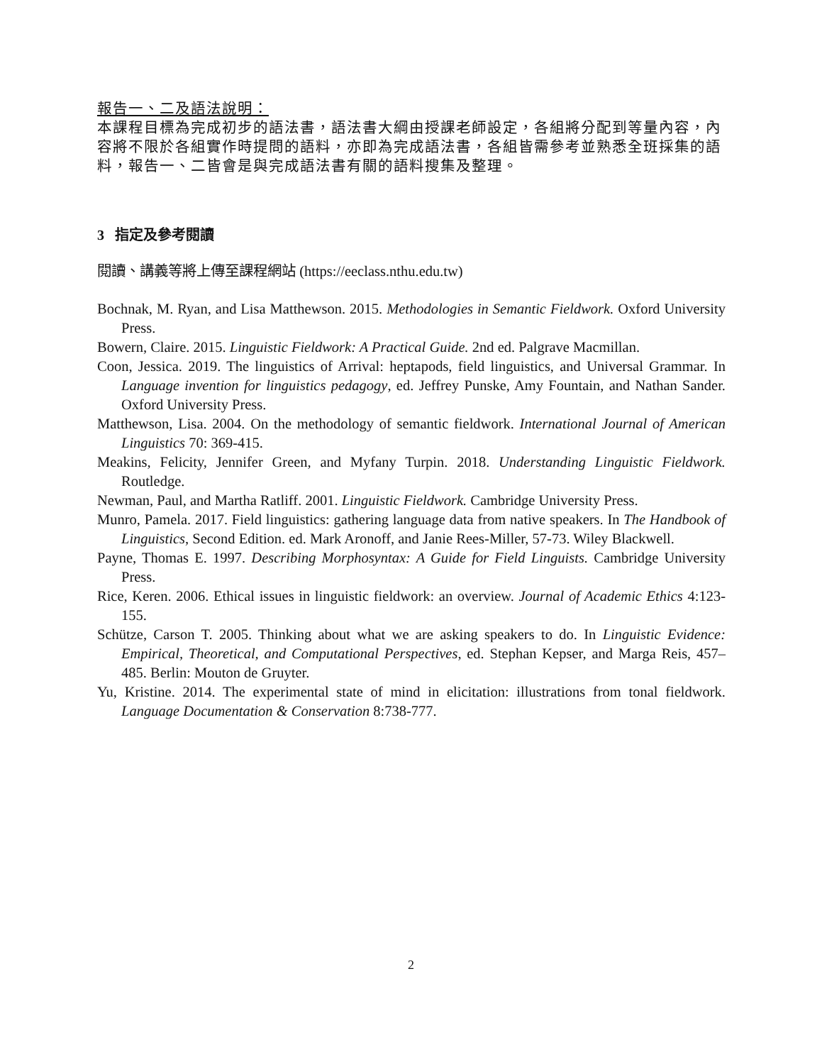報告一、二及語法說明：
本課程目標為完成初步的語法書，語法書大綱由授課老師設定，各組將分配到等量內容，內容將不限於各組實作時提問的語料，亦即為完成語法書，各組皆需參考並熟悉全班採集的語料，報告一、二皆會是與完成語法書有關的語料搜集及整理。
3 指定及參考閱讀
閱讀、講義等將上傳至課程網站 (https://eeclass.nthu.edu.tw)
Bochnak, M. Ryan, and Lisa Matthewson. 2015. Methodologies in Semantic Fieldwork. Oxford University Press.
Bowern, Claire. 2015. Linguistic Fieldwork: A Practical Guide. 2nd ed. Palgrave Macmillan.
Coon, Jessica. 2019. The linguistics of Arrival: heptapods, field linguistics, and Universal Grammar. In Language invention for linguistics pedagogy, ed. Jeffrey Punske, Amy Fountain, and Nathan Sander. Oxford University Press.
Matthewson, Lisa. 2004. On the methodology of semantic fieldwork. International Journal of American Linguistics 70: 369-415.
Meakins, Felicity, Jennifer Green, and Myfany Turpin. 2018. Understanding Linguistic Fieldwork. Routledge.
Newman, Paul, and Martha Ratliff. 2001. Linguistic Fieldwork. Cambridge University Press.
Munro, Pamela. 2017. Field linguistics: gathering language data from native speakers. In The Handbook of Linguistics, Second Edition. ed. Mark Aronoff, and Janie Rees-Miller, 57-73. Wiley Blackwell.
Payne, Thomas E. 1997. Describing Morphosyntax: A Guide for Field Linguists. Cambridge University Press.
Rice, Keren. 2006. Ethical issues in linguistic fieldwork: an overview. Journal of Academic Ethics 4:123-155.
Schütze, Carson T. 2005. Thinking about what we are asking speakers to do. In Linguistic Evidence: Empirical, Theoretical, and Computational Perspectives, ed. Stephan Kepser, and Marga Reis, 457–485. Berlin: Mouton de Gruyter.
Yu, Kristine. 2014. The experimental state of mind in elicitation: illustrations from tonal fieldwork. Language Documentation & Conservation 8:738-777.
2